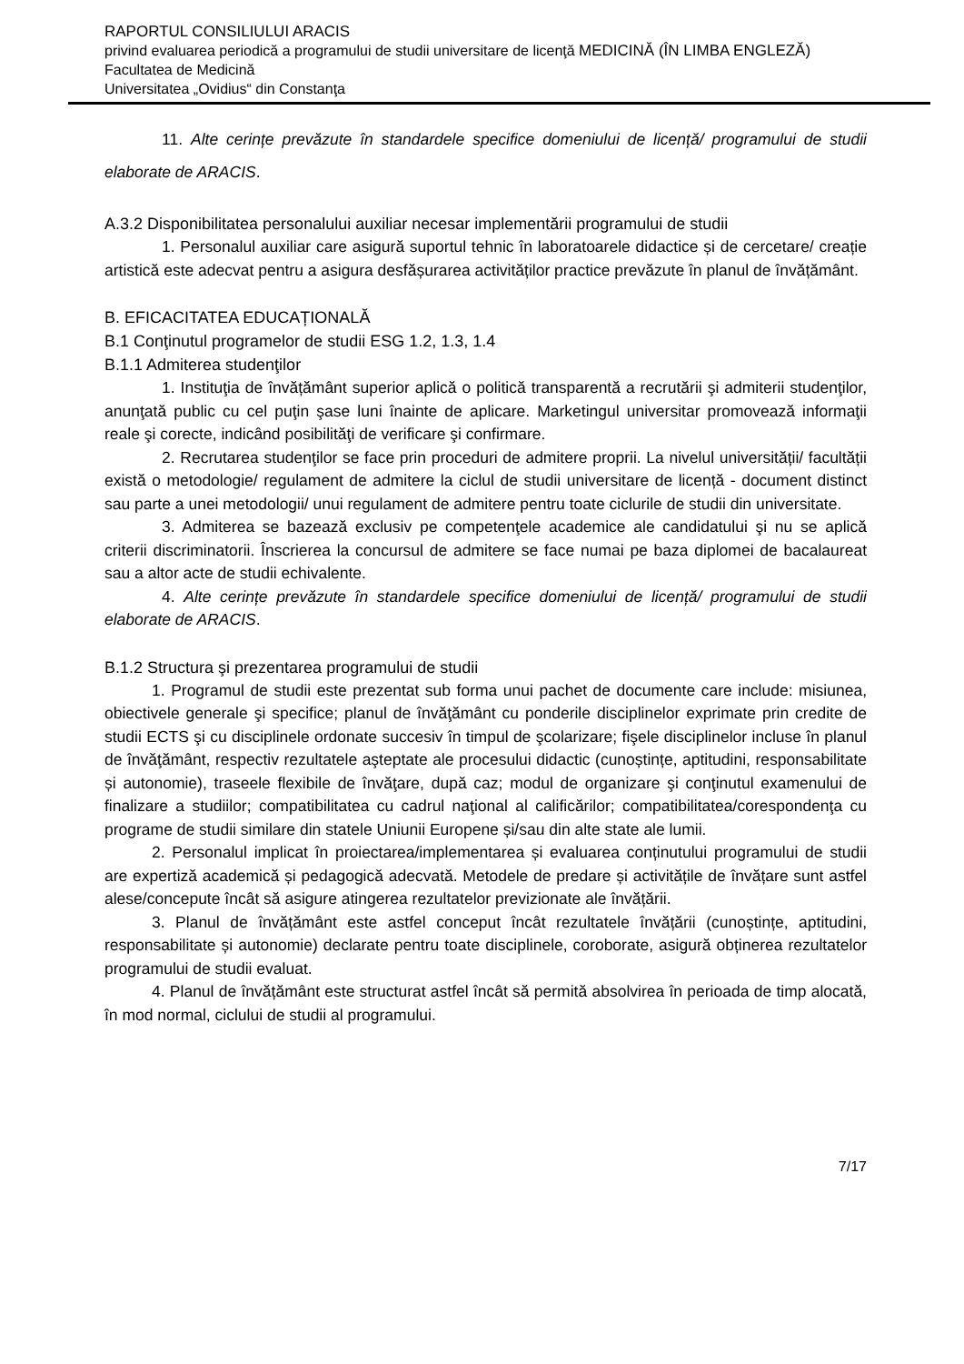RAPORTUL CONSILIULUI ARACIS
privind evaluarea periodică a programului de studii universitare de licenţă MEDICINĂ (ÎN LIMBA ENGLEZĂ)
Facultatea de Medicină
Universitatea „Ovidius“ din Constanţa
11. Alte cerințe prevăzute în standardele specifice domeniului de licență/ programului de studii elaborate de ARACIS.
A.3.2 Disponibilitatea personalului auxiliar necesar implementării programului de studii
1. Personalul auxiliar care asigură suportul tehnic în laboratoarele didactice și de cercetare/ creație artistică este adecvat pentru a asigura desfășurarea activităților practice prevăzute în planul de învățământ.
B. EFICACITATEA EDUCAȚIONALĂ
B.1 Conţinutul programelor de studii ESG 1.2, 1.3, 1.4
B.1.1 Admiterea studenţilor
1. Instituţia de învățământ superior aplică o politică transparentă a recrutării şi admiterii studenţilor, anunţată public cu cel puţin şase luni înainte de aplicare. Marketingul universitar promovează informaţii reale şi corecte, indicând posibilităţi de verificare şi confirmare.
2. Recrutarea studenţilor se face prin proceduri de admitere proprii. La nivelul universității/ facultății există o metodologie/ regulament de admitere la ciclul de studii universitare de licență - document distinct sau parte a unei metodologii/ unui regulament de admitere pentru toate ciclurile de studii din universitate.
3. Admiterea se bazează exclusiv pe competenţele academice ale candidatului şi nu se aplică criterii discriminatorii. Înscrierea la concursul de admitere se face numai pe baza diplomei de bacalaureat sau a altor acte de studii echivalente.
4. Alte cerințe prevăzute în standardele specifice domeniului de licență/ programului de studii elaborate de ARACIS.
B.1.2 Structura şi prezentarea programului de studii
1. Programul de studii este prezentat sub forma unui pachet de documente care include: misiunea, obiectivele generale şi specifice; planul de învăţământ cu ponderile disciplinelor exprimate prin credite de studii ECTS şi cu disciplinele ordonate succesiv în timpul de şcolarizare; fişele disciplinelor incluse în planul de învăţământ, respectiv rezultatele aşteptate ale procesului didactic (cunoștințe, aptitudini, responsabilitate și autonomie), traseele flexibile de învăţare, după caz; modul de organizare şi conţinutul examenului de finalizare a studiilor; compatibilitatea cu cadrul naţional al calificărilor; compatibilitatea/corespondenţa cu programe de studii similare din statele Uniunii Europene și/sau din alte state ale lumii.
2. Personalul implicat în proiectarea/implementarea și evaluarea conținutului programului de studii are expertiză academică și pedagogică adecvată. Metodele de predare și activitățile de învățare sunt astfel alese/concepute încât să asigure atingerea rezultatelor previzionate ale învățării.
3. Planul de învățământ este astfel conceput încât rezultatele învățării (cunoștințe, aptitudini, responsabilitate și autonomie) declarate pentru toate disciplinele, coroborate, asigură obținerea rezultatelor programului de studii evaluat.
4. Planul de învățământ este structurat astfel încât să permită absolvirea în perioada de timp alocată, în mod normal, ciclului de studii al programului.
7/17